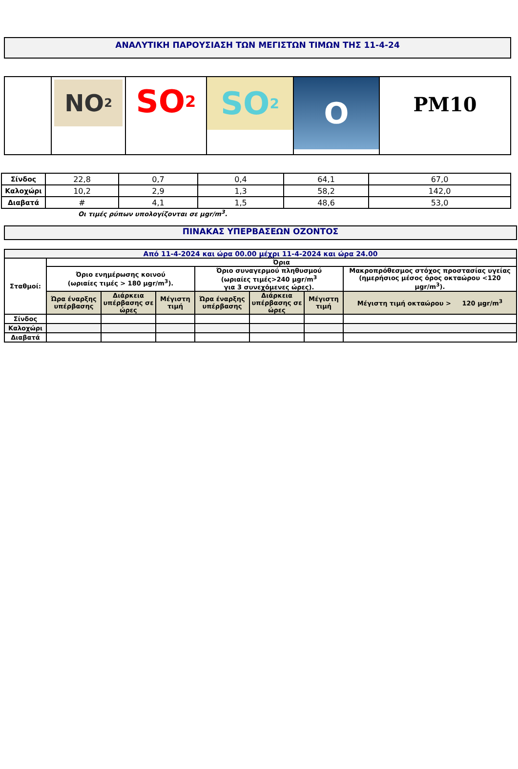ΑΝΑΛΥΤΙΚΗ ΠΑΡΟΥΣΙΑΣΗ ΤΩΝ ΜΕΓΙΣΤΩΝ ΤΙΜΩΝ ΤΗΣ 11-4-24
| | NO<sub>2</sub> | SO<sub>2</sub> | SO<sub>2</sub> | O | PM10 |
| Σίνδος | 22,8 | 0,7 | 0,4 | 64,1 | 67,0 |
| Καλοχώρι | 10,2 | 2,9 | 1,3 | 58,2 | 142,0 |
| Διαβατά | # | 4,1 | 1,5 | 48,6 | 53,0 |
Οι τιμές ρύπων υπολογίζονται σε μgr/m<sup>3</sup>.
ΠΙΝΑΚΑΣ ΥΠΕΡΒΑΣΕΩΝ ΟΖΟΝΤΟΣ
| Από 11-4-2024 και ώρα 00.00 μέχρι 11-4-2024 και ώρα 24.00 | | | | | | | |
| Σταθμοί: | Όρια | | | | | | |
| | Όριο ενημέρωσης κοινού (ωριαίες τιμές > 180 μgr/m<sup>3</sup>). | | | Όριο συναγερμού πληθυσμού (ωριαίες τιμές>240 μgr/m<sup>3</sup> για 3 συνεχόμενες ώρες). | | | Μακροπρόθεσμος στόχος προστασίας υγείας (ημερήσιος μέσος όρος οκταώρου <120 μgr/m<sup>3</sup>). |
| | Ώρα έναρξης υπέρβασης | Διάρκεια υπέρβασης σε ώρες | Μέγιστη τιμή | Ώρα έναρξης υπέρβασης | Διάρκεια υπέρβασης σε ώρες | Μέγιστη τιμή | Μέγιστη τιμή οκταώρου > 120 μgr/m<sup>3</sup> |
| Σίνδος | | | | | | | |
| Καλοχώρι | | | | | | | |
| Διαβατά | | | | | | | |